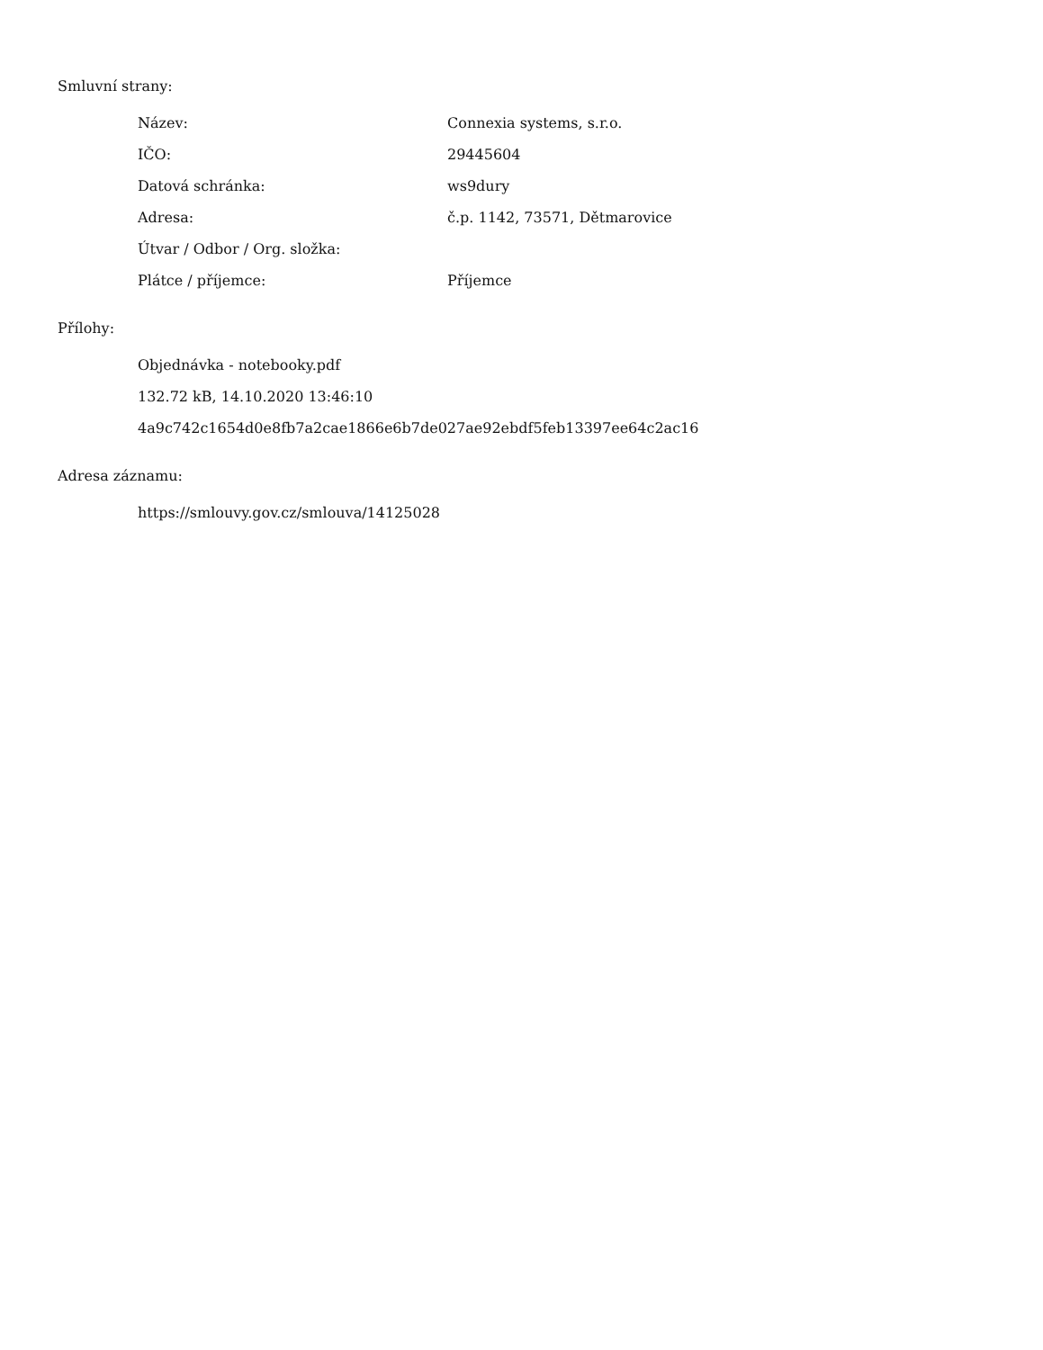Smluvní strany:
| Název: | Connexia systems, s.r.o. |
| IČO: | 29445604 |
| Datová schránka: | ws9dury |
| Adresa: | č.p. 1142, 73571, Dětmarovice |
| Útvar / Odbor / Org. složka: | |
| Plátce / příjemce: | Příjemce |
Přílohy:
Objednávka - notebooky.pdf
132.72 kB, 14.10.2020 13:46:10
4a9c742c1654d0e8fb7a2cae1866e6b7de027ae92ebdf5feb13397ee64c2ac16
Adresa záznamu:
https://smlouvy.gov.cz/smlouva/14125028